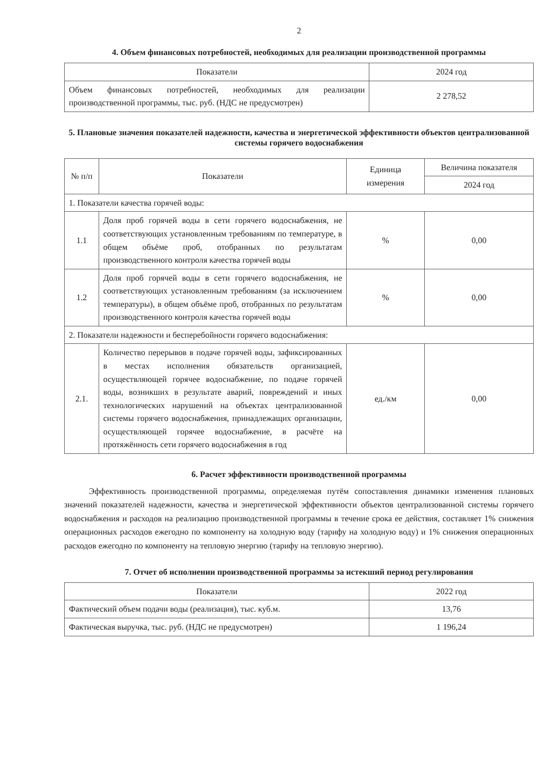2
4. Объем финансовых потребностей, необходимых для реализации производственной программы
| Показатели | 2024 год |
| --- | --- |
| Объем финансовых потребностей, необходимых для реализации производственной программы, тыс. руб. (НДС не предусмотрен) | 2 278,52 |
5. Плановые значения показателей надежности, качества и энергетической эффективности объектов централизованной системы горячего водоснабжения
| № п/п | Показатели | Единица измерения | Величина показателя |
| --- | --- | --- | --- |
| | | | 2024 год |
| 1. Показатели качества горячей воды: | | | |
| 1.1 | Доля проб горячей воды в сети горячего водоснабжения, не соответствующих установленным требованиям по температуре, в общем объёме проб, отобранных по результатам производственного контроля качества горячей воды | % | 0,00 |
| 1.2 | Доля проб горячей воды в сети горячего водоснабжения, не соответствующих установленным требованиям (за исключением температуры), в общем объёме проб, отобранных по результатам производственного контроля качества горячей воды | % | 0,00 |
| 2. Показатели надежности и бесперебойности горячего водоснабжения: | | | |
| 2.1. | Количество перерывов в подаче горячей воды, зафиксированных в местах исполнения обязательств организацией, осуществляющей горячее водоснабжение, по подаче горячей воды, возникших в результате аварий, повреждений и иных технологических нарушений на объектах централизованной системы горячего водоснабжения, принадлежащих организации, осуществляющей горячее водоснабжение, в расчёте на протяжённость сети горячего водоснабжения в год | ед./км | 0,00 |
6. Расчет эффективности производственной программы
Эффективность производственной программы, определяемая путём сопоставления динамики изменения плановых значений показателей надежности, качества и энергетической эффективности объектов централизованной системы горячего водоснабжения и расходов на реализацию производственной программы в течение срока ее действия, составляет 1% снижения операционных расходов ежегодно по компоненту на холодную воду (тарифу на холодную воду) и 1% снижения операционных расходов ежегодно по компоненту на тепловую энергию (тарифу на тепловую энергию).
7. Отчет об исполнении производственной программы за истекший период регулирования
| Показатели | 2022 год |
| --- | --- |
| Фактический объем подачи воды (реализация), тыс. куб.м. | 13,76 |
| Фактическая выручка, тыс. руб. (НДС не предусмотрен) | 1 196,24 |